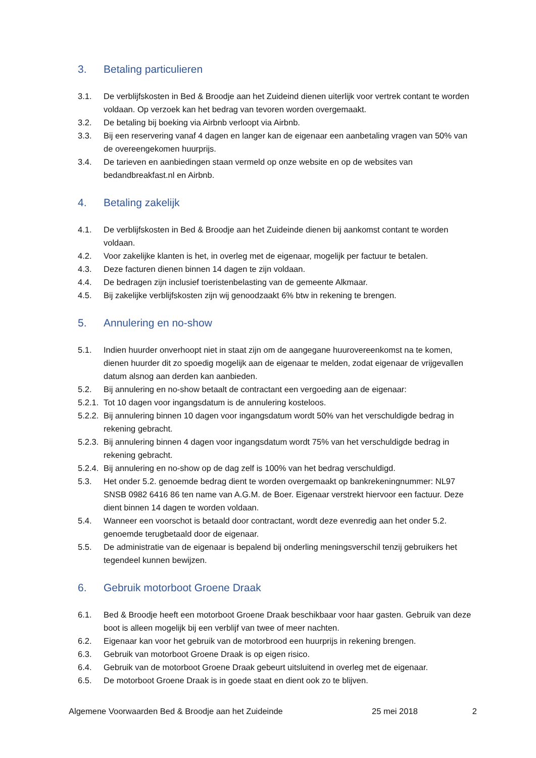3. Betaling particulieren
3.1. De verblijfskosten in Bed & Broodje aan het Zuideind dienen uiterlijk voor vertrek contant te worden voldaan. Op verzoek kan het bedrag van tevoren worden overgemaakt.
3.2. De betaling bij boeking via Airbnb verloopt via Airbnb.
3.3. Bij een reservering vanaf 4 dagen en langer kan de eigenaar een aanbetaling vragen van 50% van de overeengekomen huurprijs.
3.4. De tarieven en aanbiedingen staan vermeld op onze website en op de websites van bedandbreakfast.nl en Airbnb.
4. Betaling zakelijk
4.1. De verblijfskosten in Bed & Broodje aan het Zuideinde dienen bij aankomst contant te worden voldaan.
4.2. Voor zakelijke klanten is het, in overleg met de eigenaar, mogelijk per factuur te betalen.
4.3. Deze facturen dienen binnen 14 dagen te zijn voldaan.
4.4. De bedragen zijn inclusief toeristenbelasting van de gemeente Alkmaar.
4.5. Bij zakelijke verblijfskosten zijn wij genoodzaakt 6% btw in rekening te brengen.
5. Annulering en no-show
5.1. Indien huurder onverhoopt niet in staat zijn om de aangegane huurovereenkomst na te komen, dienen huurder dit zo spoedig mogelijk aan de eigenaar te melden, zodat eigenaar de vrijgevallen datum alsnog aan derden kan aanbieden.
5.2. Bij annulering en no-show betaalt de contractant een vergoeding aan de eigenaar:
5.2.1. Tot 10 dagen voor ingangsdatum is de annulering kosteloos.
5.2.2. Bij annulering binnen 10 dagen voor ingangsdatum wordt 50% van het verschuldigde bedrag in rekening gebracht.
5.2.3. Bij annulering binnen 4 dagen voor ingangsdatum wordt 75% van het verschuldigde bedrag in rekening gebracht.
5.2.4. Bij annulering en no-show op de dag zelf is 100% van het bedrag verschuldigd.
5.3. Het onder 5.2. genoemde bedrag dient te worden overgemaakt op bankrekeningnummer: NL97 SNSB 0982 6416 86 ten name van A.G.M. de Boer. Eigenaar verstrekt hiervoor een factuur. Deze dient binnen 14 dagen te worden voldaan.
5.4. Wanneer een voorschot is betaald door contractant, wordt deze evenredig aan het onder 5.2. genoemde terugbetaald door de eigenaar.
5.5. De administratie van de eigenaar is bepalend bij onderling meningsverschil tenzij gebruikers het tegendeel kunnen bewijzen.
6. Gebruik motorboot Groene Draak
6.1. Bed & Broodje heeft een motorboot Groene Draak beschikbaar voor haar gasten. Gebruik van deze boot is alleen mogelijk bij een verblijf van twee of meer nachten.
6.2. Eigenaar kan voor het gebruik van de motorbrood een huurprijs in rekening brengen.
6.3. Gebruik van motorboot Groene Draak is op eigen risico.
6.4. Gebruik van de motorboot Groene Draak gebeurt uitsluitend in overleg met de eigenaar.
6.5. De motorboot Groene Draak is in goede staat en dient ook zo te blijven.
Algemene Voorwaarden Bed & Broodje aan het Zuideinde 25 mei 2018 2